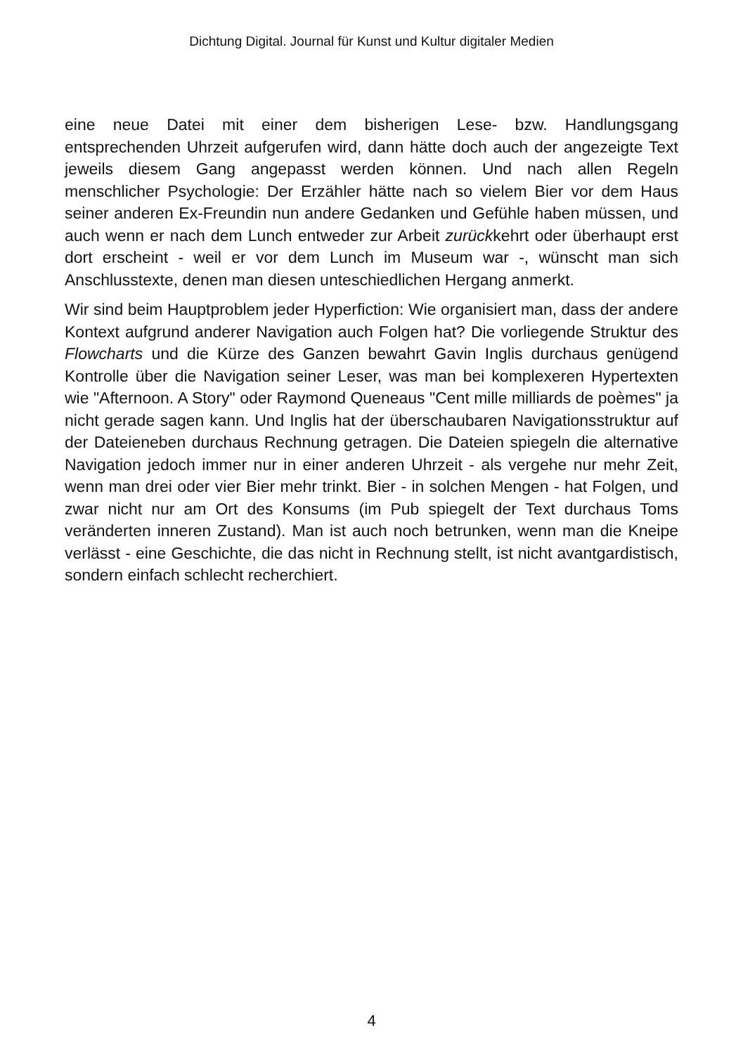Dichtung Digital. Journal für Kunst und Kultur digitaler Medien
eine neue Datei mit einer dem bisherigen Lese- bzw. Handlungsgang entsprechenden Uhrzeit aufgerufen wird, dann hätte doch auch der angezeigte Text jeweils diesem Gang angepasst werden können. Und nach allen Regeln menschlicher Psychologie: Der Erzähler hätte nach so vielem Bier vor dem Haus seiner anderen Ex-Freundin nun andere Gedanken und Gefühle haben müssen, und auch wenn er nach dem Lunch entweder zur Arbeit zurückkehrt oder überhaupt erst dort erscheint - weil er vor dem Lunch im Museum war -, wünscht man sich Anschlusstexte, denen man diesen unteschiedlichen Hergang anmerkt.
Wir sind beim Hauptproblem jeder Hyperfiction: Wie organisiert man, dass der andere Kontext aufgrund anderer Navigation auch Folgen hat? Die vorliegende Struktur des Flowcharts und die Kürze des Ganzen bewahrt Gavin Inglis durchaus genügend Kontrolle über die Navigation seiner Leser, was man bei komplexeren Hypertexten wie "Afternoon. A Story" oder Raymond Queneaus "Cent mille milliards de poèmes" ja nicht gerade sagen kann. Und Inglis hat der überschaubaren Navigationsstruktur auf der Dateieneben durchaus Rechnung getragen. Die Dateien spiegeln die alternative Navigation jedoch immer nur in einer anderen Uhrzeit - als vergehe nur mehr Zeit, wenn man drei oder vier Bier mehr trinkt. Bier - in solchen Mengen - hat Folgen, und zwar nicht nur am Ort des Konsums (im Pub spiegelt der Text durchaus Toms veränderten inneren Zustand). Man ist auch noch betrunken, wenn man die Kneipe verlässt - eine Geschichte, die das nicht in Rechnung stellt, ist nicht avantgardistisch, sondern einfach schlecht recherchiert.
4